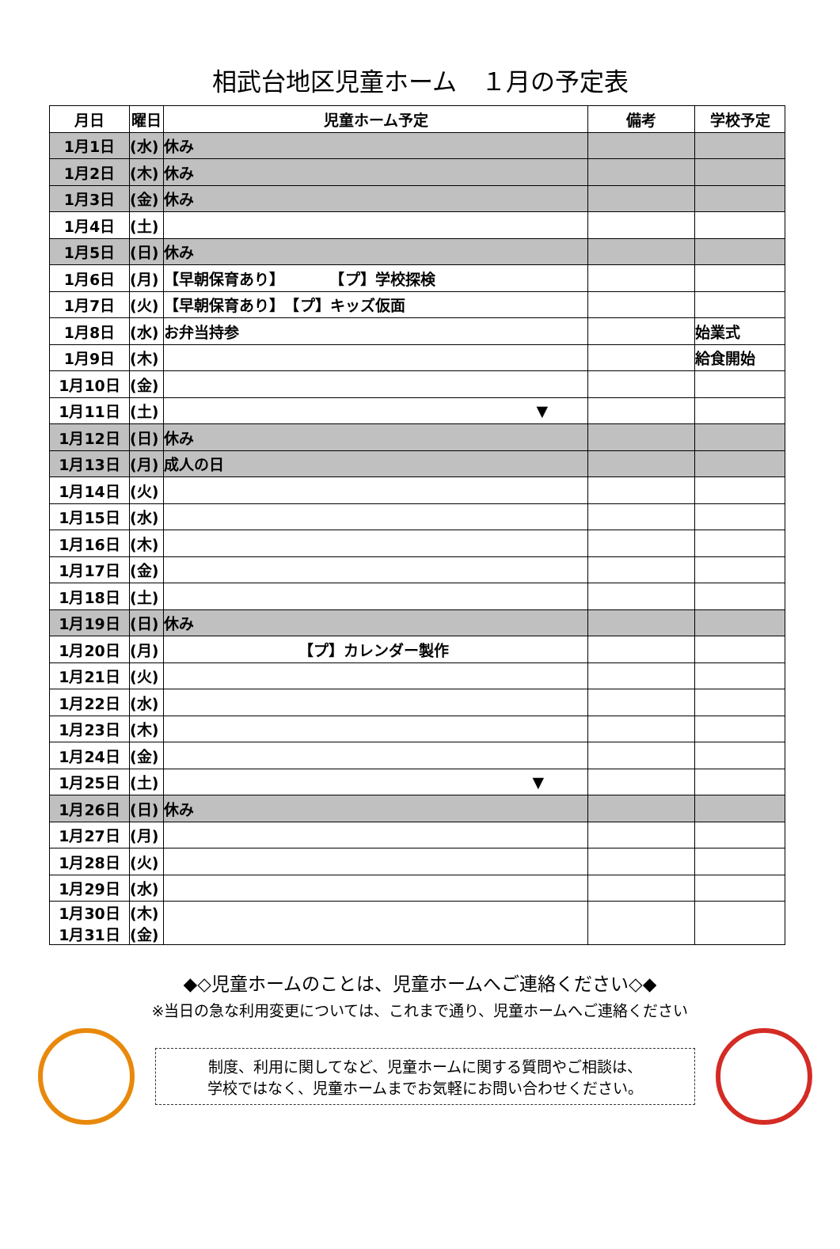相武台地区児童ホーム　１月の予定表
| 月日 | 曜日 | 児童ホーム予定 | 備考 | 学校予定 |
| --- | --- | --- | --- | --- |
| 1月1日 | (水) | 休み | | |
| 1月2日 | (木) | 休み | | |
| 1月3日 | (金) | 休み | | |
| 1月4日 | (土) | | | |
| 1月5日 | (日) | 休み | | |
| 1月6日 | (月) | 【早朝保育あり】 【プ】学校探検 | | |
| 1月7日 | (火) | 【早朝保育あり】 【プ】キッズ仮面 | | |
| 1月8日 | (水) | お弁当持参 | | 始業式 |
| 1月9日 | (木) | | | 給食開始 |
| 1月10日 | (金) | | | |
| 1月11日 | (土) | ▼ | | |
| 1月12日 | (日) | 休み | | |
| 1月13日 | (月) | 成人の日 | | |
| 1月14日 | (火) | | | |
| 1月15日 | (水) | | | |
| 1月16日 | (木) | | | |
| 1月17日 | (金) | | | |
| 1月18日 | (土) | | | |
| 1月19日 | (日) | 休み | | |
| 1月20日 | (月) | 【プ】カレンダー製作 | | |
| 1月21日 | (火) | | | |
| 1月22日 | (水) | | | |
| 1月23日 | (木) | | | |
| 1月24日 | (金) | | | |
| 1月25日 | (土) | ▼ | | |
| 1月26日 | (日) | 休み | | |
| 1月27日 | (月) | | | |
| 1月28日 | (火) | | | |
| 1月29日 | (水) | | | |
| 1月30日 1月31日 | (木) (金) | | | |
◆◇児童ホームのことは、児童ホームへご連絡ください◇◆
※当日の急な利用変更については、これまで通り、児童ホームへご連絡ください
制度、利用に関してなど、児童ホームに関する質問やご相談は、
学校ではなく、児童ホームまでお気軽にお問い合わせください。